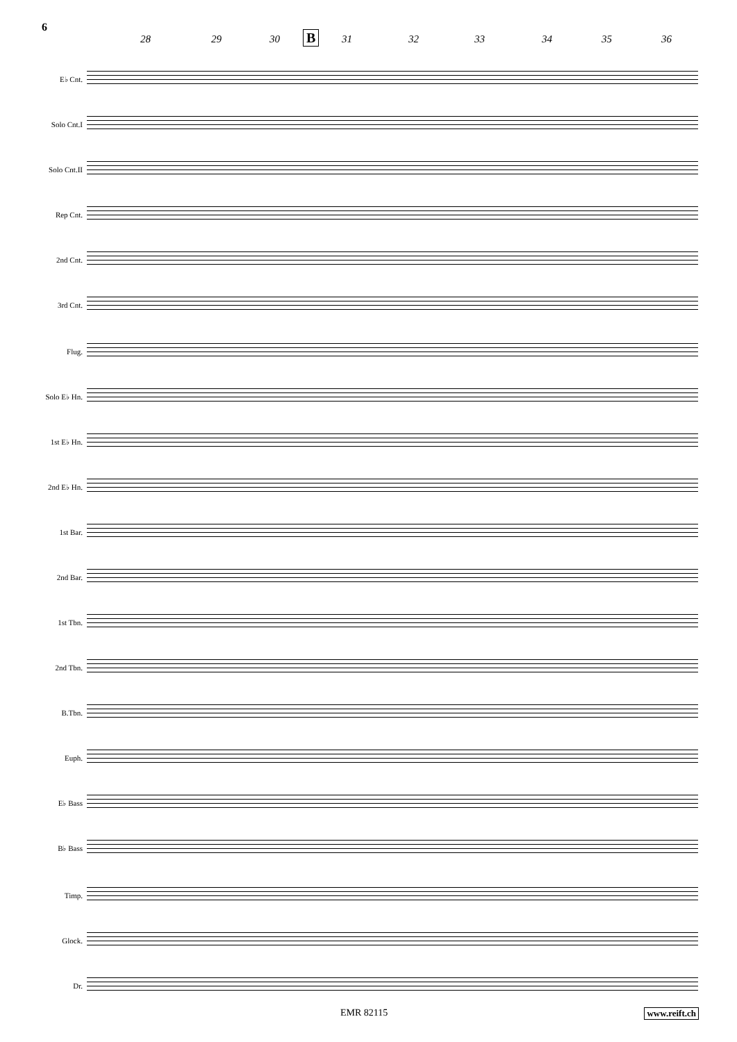6
28 29 30 31 32 33 34 35 36 B
E♭ Cnt.
Solo Cnt.I
Solo Cnt.II
Rep Cnt.
2nd Cnt.
3rd Cnt.
Flug.
Solo E♭ Hn.
1st E♭ Hn.
2nd E♭ Hn.
1st Bar.
2nd Bar.
1st Tbn.
2nd Tbn.
B.Tbn.
Euph.
E♭ Bass
B♭ Bass
Timp.
Glock.
Dr.
EMR 82115 www.reift.ch